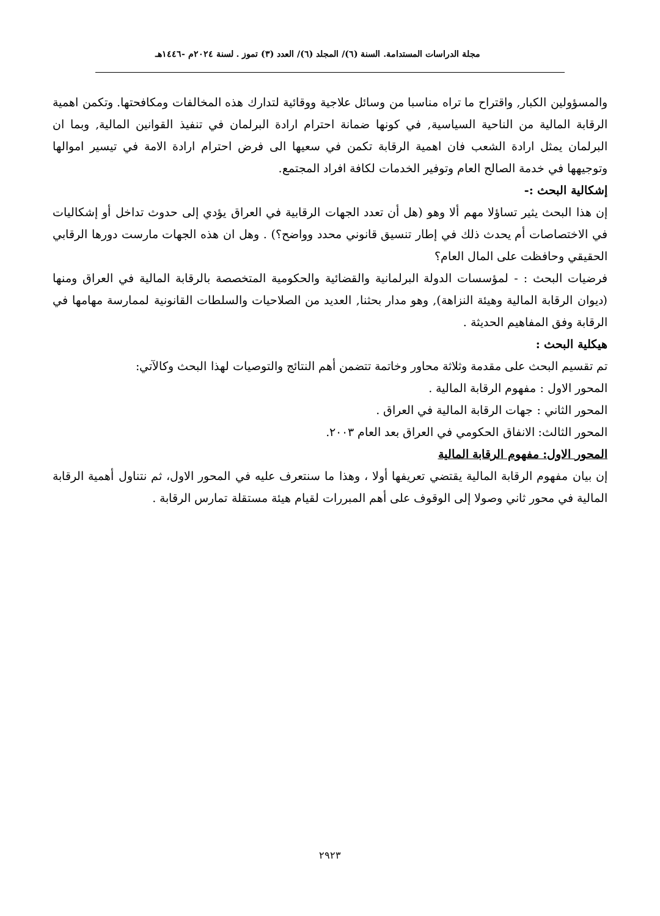مجلة الدراسات المستدامة. السنة (٦)/ المجلد (٦)/ العدد (٣) تموز . لسنة ٢٠٢٤م -١٤٤٦هـ
والمسؤولين الكبار, واقتراح ما تراه مناسبا من وسائل علاجية ووقائية لتدارك هذه المخالفات ومكافحتها. وتكمن اهمية الرقابة المالية من الناحية السياسية, في كونها ضمانة احترام ارادة البرلمان في تنفيذ القوانين المالية, وبما ان البرلمان يمثل ارادة الشعب فان اهمية الرقابة تكمن في سعيها الى فرض احترام ارادة الامة في تيسير اموالها وتوجيهها في خدمة الصالح العام وتوفير الخدمات لكافة افراد المجتمع.
إشكالية البحث :-
إن هذا البحث يثير تساؤلا مهم ألا وهو (هل أن تعدد الجهات الرقابية في العراق يؤدي إلى حدوث تداخل أو إشكاليات في الاختصاصات أم يحدث ذلك في إطار تنسيق قانوني محدد وواضح؟) . وهل ان هذه الجهات مارست دورها الرقابي الحقيقي وحافظت على المال العام؟
فرضيات البحث : - لمؤسسات الدولة البرلمانية والقضائية والحكومية المتخصصة بالرقابة المالية في العراق ومنها (ديوان الرقابة المالية وهيئة النزاهة), وهو مدار بحثنا, العديد من الصلاحيات والسلطات القانونية لممارسة مهامها في الرقابة وفق المفاهيم الحديثة .
هيكلية البحث :
تم تقسيم البحث على مقدمة وثلاثة محاور وخاتمة تتضمن أهم النتائج والتوصيات لهذا البحث وكالآتي:
المحور الاول : مفهوم الرقابة المالية .
المحور الثاني : جهات الرقابة المالية في العراق .
المحور الثالث: الانفاق الحكومي في العراق بعد العام ٢٠٠٣.
المحور الاول: مفهوم الرقابة المالية
إن بيان مفهوم الرقابة المالية يقتضي تعريفها أولا ، وهذا ما سنتعرف عليه في المحور الاول، ثم نتناول أهمية الرقابة المالية في محور ثاني وصولا إلى الوقوف على أهم المبررات لقيام هيئة مستقلة تمارس الرقابة .
٢٩٢٣